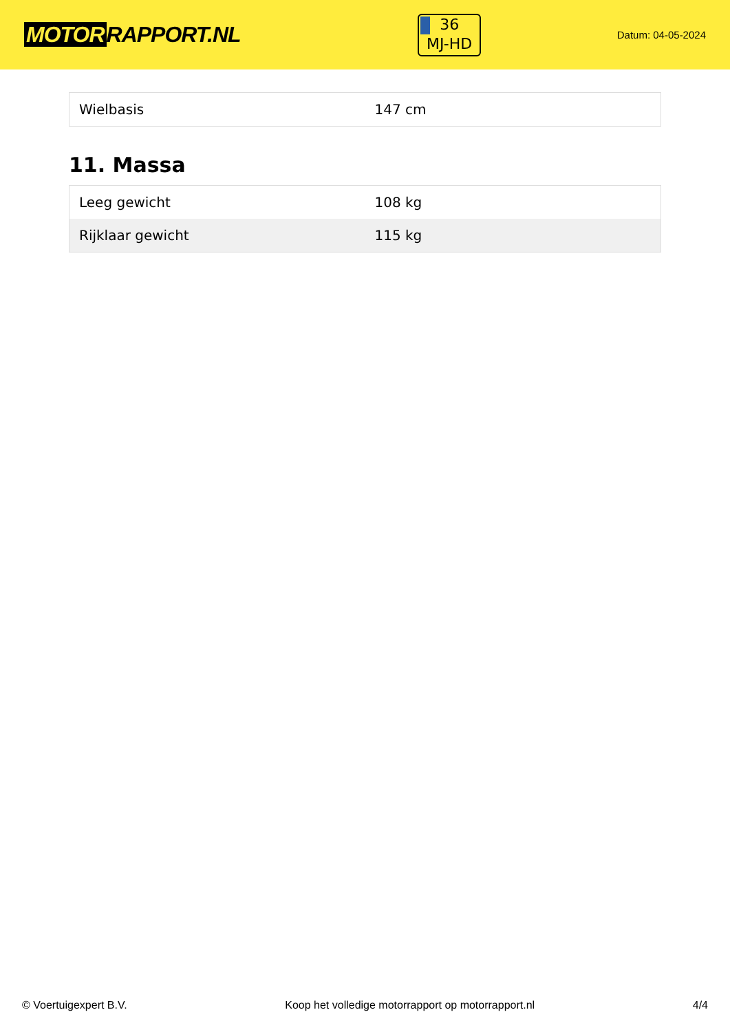MOTOR RAPPORT.NL
36
MJ-HD
Datum: 04-05-2024
| Wielbasis | 147 cm |
11. Massa
| Leeg gewicht | 108 kg |
| Rijklaar gewicht | 115 kg |
© Voertuigexpert B.V. Koop het volledige motorrapport op motorrapport.nl 4/4